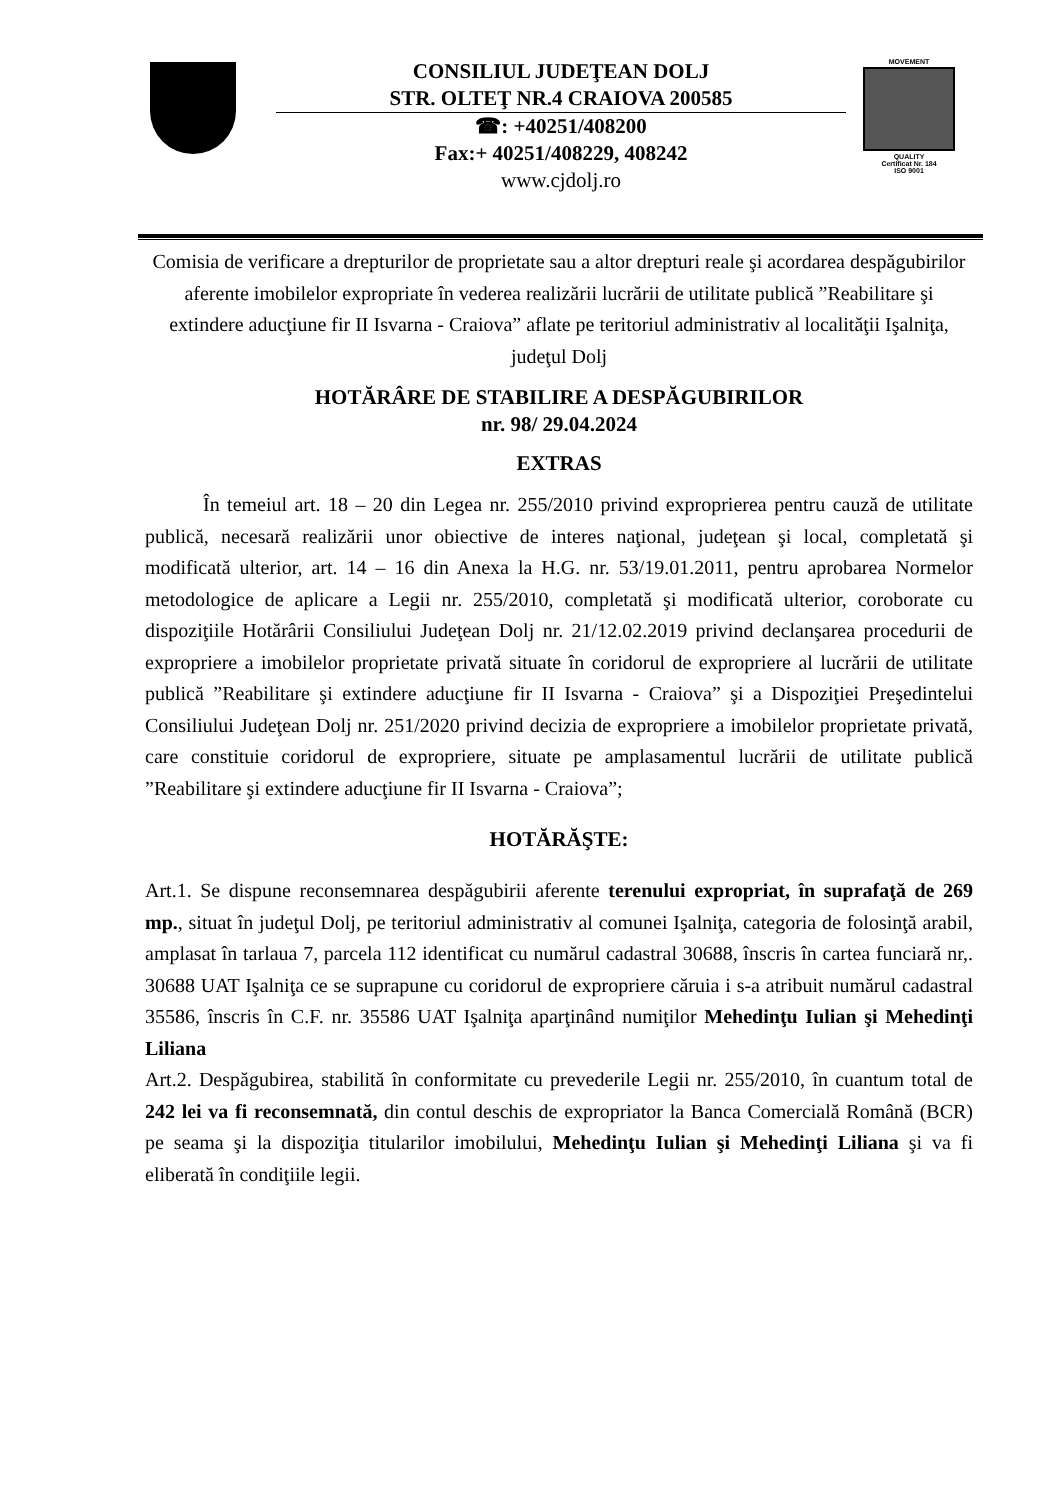CONSILIUL JUDEŢEAN DOLJ
STR. OLTEŢ NR.4 CRAIOVA 200585
☎: +40251/408200
Fax:+ 40251/408229, 408242
www.cjdolj.ro
MOVEMENT
QUALITY
Certificat Nr. 184
ISO 9001
Comisia de verificare a drepturilor de proprietate sau a altor drepturi reale şi acordarea despăgubirilor aferente imobilelor expropriate în vederea realizării lucrării de utilitate publică ”Reabilitare şi extindere aducţiune fir II Isvarna - Craiova” aflate pe teritoriul administrativ al localităţii Işalniţa, judeţul Dolj
HOTĂRÂRE DE STABILIRE A DESPĂGUBIRILOR
nr. 98/ 29.04.2024
EXTRAS
În temeiul art. 18 – 20 din Legea nr. 255/2010 privind exproprierea pentru cauză de utilitate publică, necesară realizării unor obiective de interes naţional, judeţean şi local, completată şi modificată ulterior, art. 14 – 16 din Anexa la H.G. nr. 53/19.01.2011, pentru aprobarea Normelor metodologice de aplicare a Legii nr. 255/2010, completată şi modificată ulterior, coroborate cu dispoziţiile Hotărârii Consiliului Judeţean Dolj nr. 21/12.02.2019 privind declanşarea procedurii de expropriere a imobilelor proprietate privată situate în coridorul de expropriere al lucrării de utilitate publică ”Reabilitare şi extindere aducţiune fir II Isvarna - Craiova” şi a Dispoziţiei Preşedintelui Consiliului Judeţean Dolj nr. 251/2020 privind decizia de expropriere a imobilelor proprietate privată, care constituie coridorul de expropriere, situate pe amplasamentul lucrării de utilitate publică ”Reabilitare şi extindere aducţiune fir II Isvarna - Craiova”;
HOTĂRĂŞTE:
Art.1. Se dispune reconsemnarea despăgubirii aferente terenului expropriat, în suprafaţă de 269 mp., situat în judeţul Dolj, pe teritoriul administrativ al comunei Işalniţa, categoria de folosinţă arabil, amplasat în tarlaua 7, parcela 112 identificat cu numărul cadastral 30688, înscris în cartea funciară nr,. 30688 UAT Işalniţa ce se suprapune cu coridorul de expropriere căruia i s-a atribuit numărul cadastral 35586, înscris în C.F. nr. 35586 UAT Işalniţa aparţinând numiţilor Mehedinţu Iulian şi Mehedinţi Liliana
Art.2. Despăgubirea, stabilită în conformitate cu prevederile Legii nr. 255/2010, în cuantum total de 242 lei va fi reconsemnată, din contul deschis de expropriator la Banca Comercială Română (BCR) pe seama şi la dispoziţia titularilor imobilului, Mehedinţu Iulian şi Mehedinţi Liliana şi va fi eliberată în condiţiile legii.